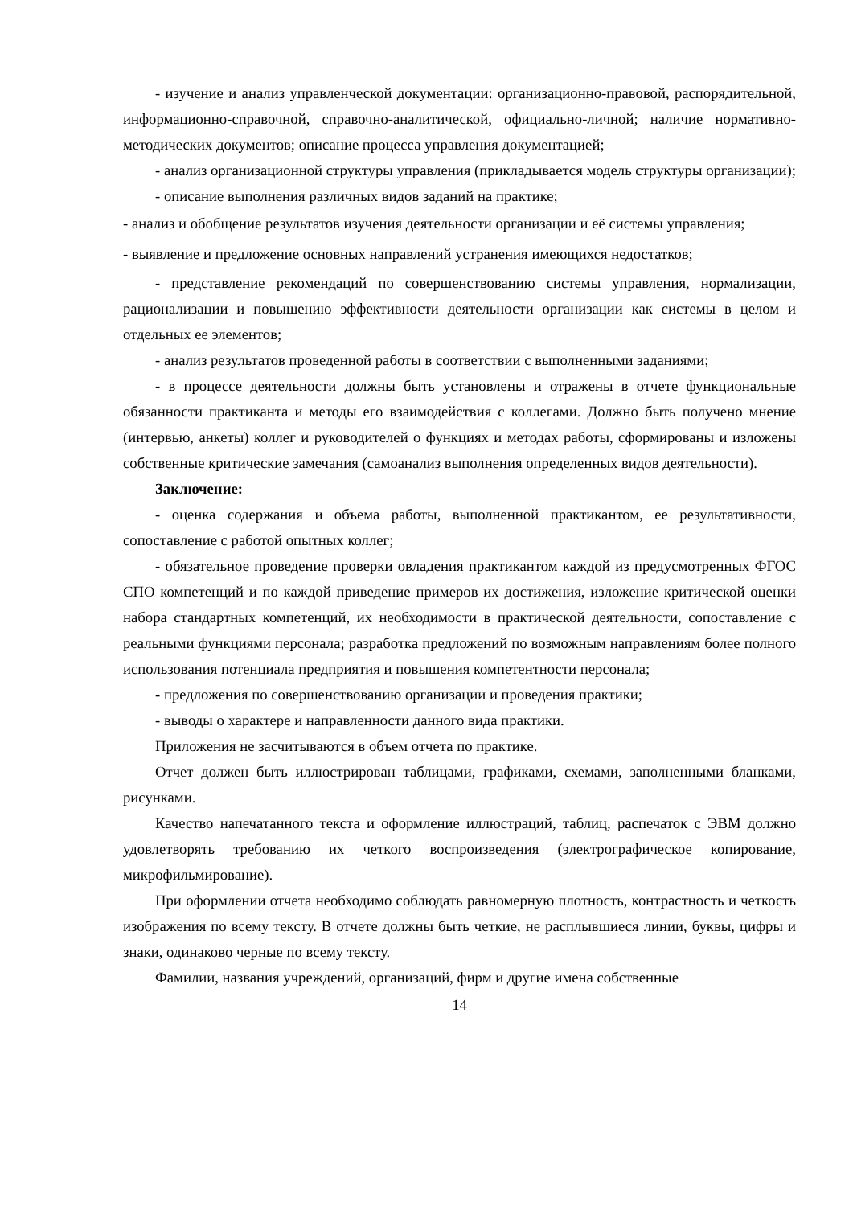- изучение и анализ управленческой документации: организационно-правовой, распорядительной, информационно-справочной, справочно-аналитической, официально-личной; наличие нормативно-методических документов; описание процесса управления документацией;
- анализ организационной структуры управления (прикладывается модель структуры организации);
- описание выполнения различных видов заданий на практике;
- анализ и обобщение результатов изучения деятельности организации и её системы управления;
- выявление и предложение основных направлений устранения имеющихся недостатков;
- представление рекомендаций по совершенствованию системы управления, нормализации, рационализации и повышению эффективности деятельности организации как системы в целом и отдельных ее элементов;
- анализ результатов проведенной работы в соответствии с выполненными заданиями;
- в процессе деятельности должны быть установлены и отражены в отчете функциональные обязанности практиканта и методы его взаимодействия с коллегами. Должно быть получено мнение (интервью, анкеты) коллег и руководителей о функциях и методах работы, сформированы и изложены собственные критические замечания (самоанализ выполнения определенных видов деятельности).
Заключение:
- оценка содержания и объема работы, выполненной практикантом, ее результативности, сопоставление с работой опытных коллег;
- обязательное проведение проверки овладения практикантом каждой из предусмотренных ФГОС СПО компетенций и по каждой приведение примеров их достижения, изложение критической оценки набора стандартных компетенций, их необходимости в практической деятельности, сопоставление с реальными функциями персонала; разработка предложений по возможным направлениям более полного использования потенциала предприятия и повышения компетентности персонала;
- предложения по совершенствованию организации и проведения практики;
- выводы о характере и направленности данного вида практики.
Приложения не засчитываются в объем отчета по практике.
Отчет должен быть иллюстрирован таблицами, графиками, схемами, заполненными бланками, рисунками.
Качество напечатанного текста и оформление иллюстраций, таблиц, распечаток с ЭВМ должно удовлетворять требованию их четкого воспроизведения (электрографическое копирование, микрофильмирование).
При оформлении отчета необходимо соблюдать равномерную плотность, контрастность и четкость изображения по всему тексту. В отчете должны быть четкие, не расплывшиеся линии, буквы, цифры и знаки, одинаково черные по всему тексту.
Фамилии, названия учреждений, организаций, фирм и другие имена собственные
14